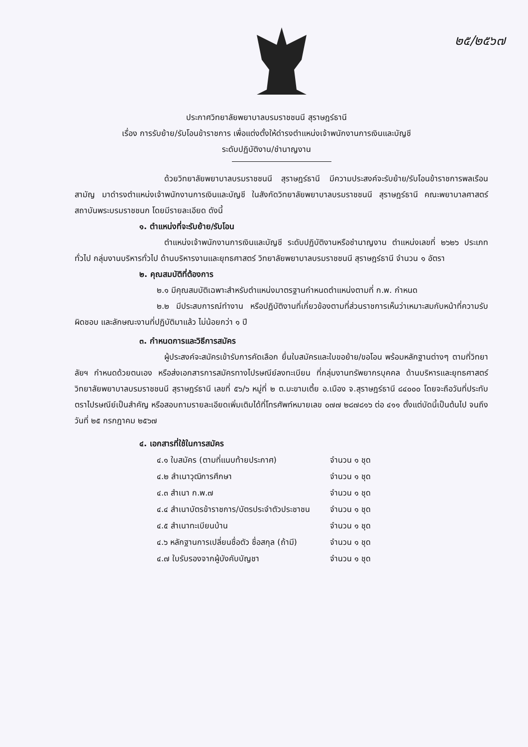๒๕/๒๕๖๗
ประกาศวิทยาลัยพยาบาลบรมราชชนนี สุราษฎร์ธานี
เรื่อง การรับย้าย/รับโอนข้าราชการ เพื่อแต่งตั้งให้ดำรงตำแหน่งเจ้าพนักงานการเงินและบัญชี
ระดับปฏิบัติงาน/ชำนาญงาน
ด้วยวิทยาลัยพยาบาลบรมราชชนนี สุราษฎร์ธานี มีความประสงค์จะรับย้าย/รับโอนข้าราชการพลเรือนสามัญ มาดำรงตำแหน่งเจ้าพนักงานการเงินและบัญชี ในสังกัดวิทยาลัยพยาบาลบรมราชชนนี สุราษฎร์ธานี คณะพยาบาลศาสตร์ สถาบันพระบรมราชชนก โดยมีรายละเอียด ดังนี้
๑. ตำแหน่งที่จะรับย้าย/รับโอน
ตำแหน่งเจ้าพนักงานการเงินและบัญชี ระดับปฏิบัติงานหรือชำนาญงาน ตำแหน่งเลขที่ ๒๖๒๖ ประเภททั่วไป กลุ่มงานบริหารทั่วไป ด้านบริหารงานและยุทธศาสตร์ วิทยาลัยพยาบาลบรมราชชนนี สุราษฎร์ธานี จำนวน ๑ อัตรา
๒. คุณสมบัติที่ต้องการ
๒.๑ มีคุณสมบัติเฉพาะสำหรับตำแหน่งมาตรฐานกำหนดตำแหน่งตามที่ ก.พ. กำหนด
๒.๒ มีประสบการณ์ทำงาน หรือปฏิบัติงานที่เกี่ยวข้องตามที่ส่วนราชการเห็นว่าเหมาะสมกับหน้าที่ความรับผิดชอบ และลักษณะงานที่ปฏิบัติมาแล้ว ไม่น้อยกว่า ๑ ปี
๓. กำหนดการและวิธีการสมัคร
ผู้ประสงค์จะสมัครเข้ารับการคัดเลือก ยื่นใบสมัครและใบขอย้าย/ขอโอน พร้อมหลักฐานต่างๆ ตามที่วิทยาลัยฯ กำหนดด้วยตนเอง หรือส่งเอกสารการสมัครทางไปรษณีย์ลงทะเบียน ที่กลุ่มงานทรัพยากรบุคคล ด้านบริหารและยุทธศาสตร์ วิทยาลัยพยาบาลบรมราชชนนี สุราษฎร์ธานี เลขที่ ๕๖/๖ หมู่ที่ ๒ ต.มะขามเตี้ย อ.เมือง จ.สุราษฎร์ธานี ๘๔๐๐๐ โดยจะถือวันที่ประทับตราไปรษณีย์เป็นสำคัญ หรือสอบถามรายละเอียดเพิ่มเติมได้ที่โทรศัพท์หมายเลข ๐๗๗ ๒๘๗๘๑๖ ต่อ ๔๑๑ ตั้งแต่บัดนี้เป็นต้นไป จนถึงวันที่ ๒๕ กรกฎาคม ๒๕๖๗
๔. เอกสารที่ใช้ในการสมัคร
| ๔.๑ ใบสมัคร (ตามที่แนบท้ายประกาศ) | จำนวน ๑ ชุด |
| ๔.๒ สำเนาวุฒิการศึกษา | จำนวน ๑ ชุด |
| ๔.๓ สำเนา ก.พ.๗ | จำนวน ๑ ชุด |
| ๔.๔ สำเนาบัตรข้าราชการ/บัตรประจำตัวประชาชน | จำนวน ๑ ชุด |
| ๔.๕ สำเนาทะเบียนบ้าน | จำนวน ๑ ชุด |
| ๔.๖ หลักฐานการเปลี่ยนชื่อตัว ชื่อสกุล (ถ้ามี) | จำนวน ๑ ชุด |
| ๔.๗ ใบรับรองจากผู้บังคับบัญชา | จำนวน ๑ ชุด |